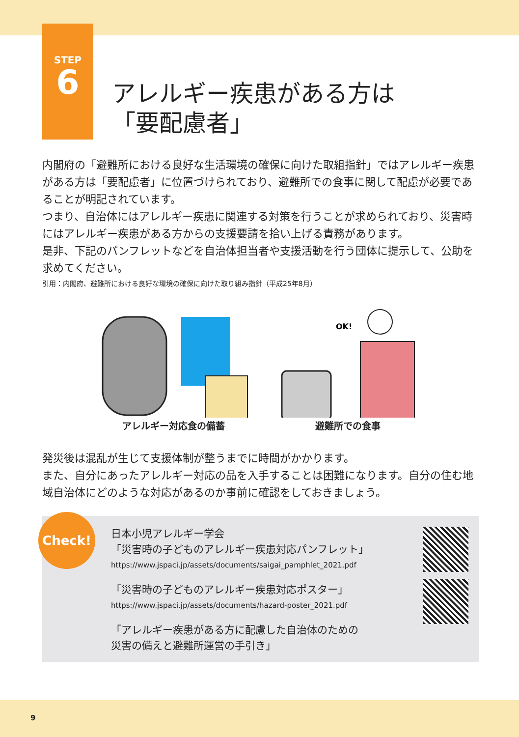STEP
6
アレルギー疾患がある方は
「要配慮者」
内閣府の「避難所における良好な生活環境の確保に向けた取組指針」ではアレルギー疾患がある方は「要配慮者」に位置づけられており、避難所での食事に関して配慮が必要であることが明記されています。
つまり、自治体にはアレルギー疾患に関連する対策を行うことが求められており、災害時にはアレルギー疾患がある方からの支援要請を拾い上げる責務があります。
是非、下記のパンフレットなどを自治体担当者や支援活動を行う団体に提示して、公助を求めてください。
引用：内閣府、避難所における良好な環境の確保に向けた取り組み指針（平成25年8月）
アレルギー対応食の備蓄
OK!
避難所での食事
発災後は混乱が生じて支援体制が整うまでに時間がかかります。
また、自分にあったアレルギー対応の品を入手することは困難になります。自分の住む地域自治体にどのような対応があるのか事前に確認をしておきましょう。
Check!
日本小児アレルギー学会
「災害時の子どものアレルギー疾患対応パンフレット」
https://www.jspaci.jp/assets/documents/saigai_pamphlet_2021.pdf
「災害時の子どものアレルギー疾患対応ポスター」
https://www.jspaci.jp/assets/documents/hazard-poster_2021.pdf
「アレルギー疾患がある方に配慮した自治体のための
災害の備えと避難所運営の手引き」
9